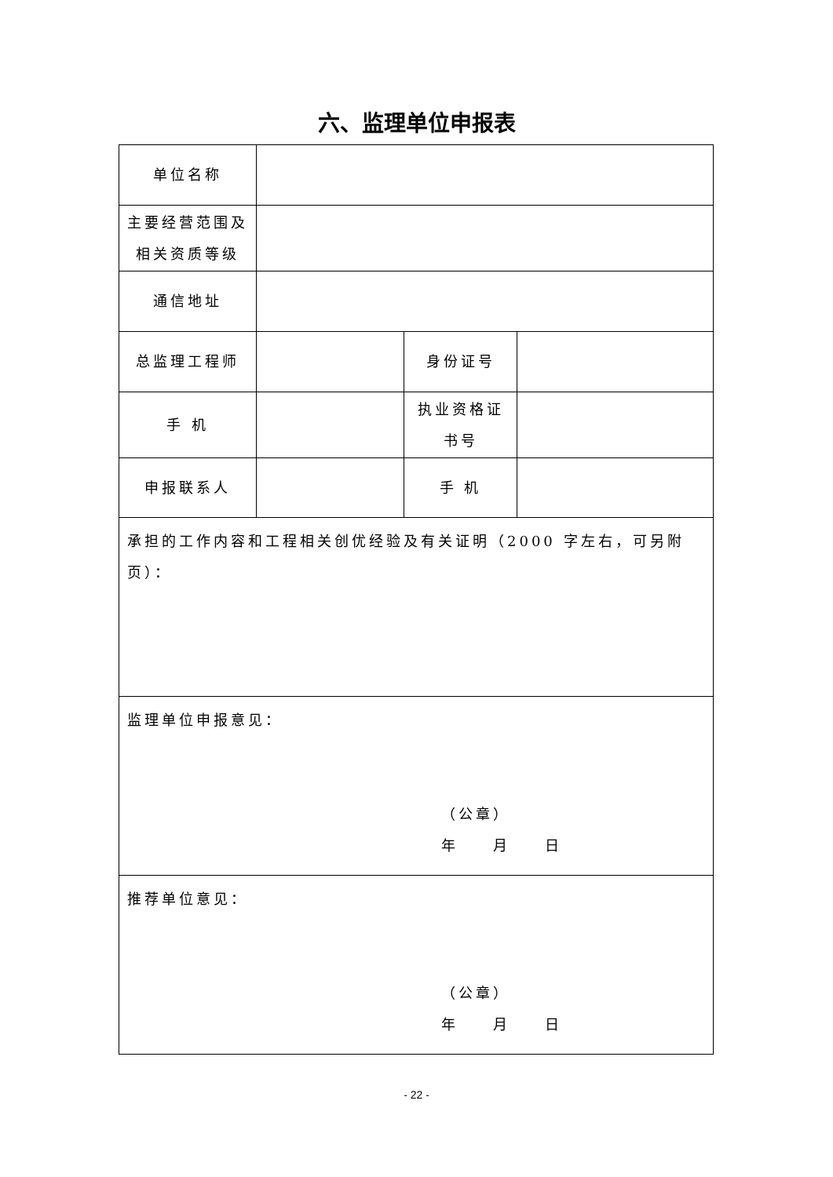六、监理单位申报表
| 单位名称 | | | |
| 主要经营范围及 相关资质等级 | | | |
| 通信地址 | | | |
| 总监理工程师 | | 身份证号 | |
| 手 机 | | 执业资格证 书号 | |
| 申报联系人 | | 手 机 | |
| 承担的工作内容和工程相关创优经验及有关证明（2000 字左右，可另附页）： | | | |
| 监理单位申报意见： （公章） 年 月 日 | | | |
| 推荐单位意见： （公章） 年 月 日 | | | |
- 22 -